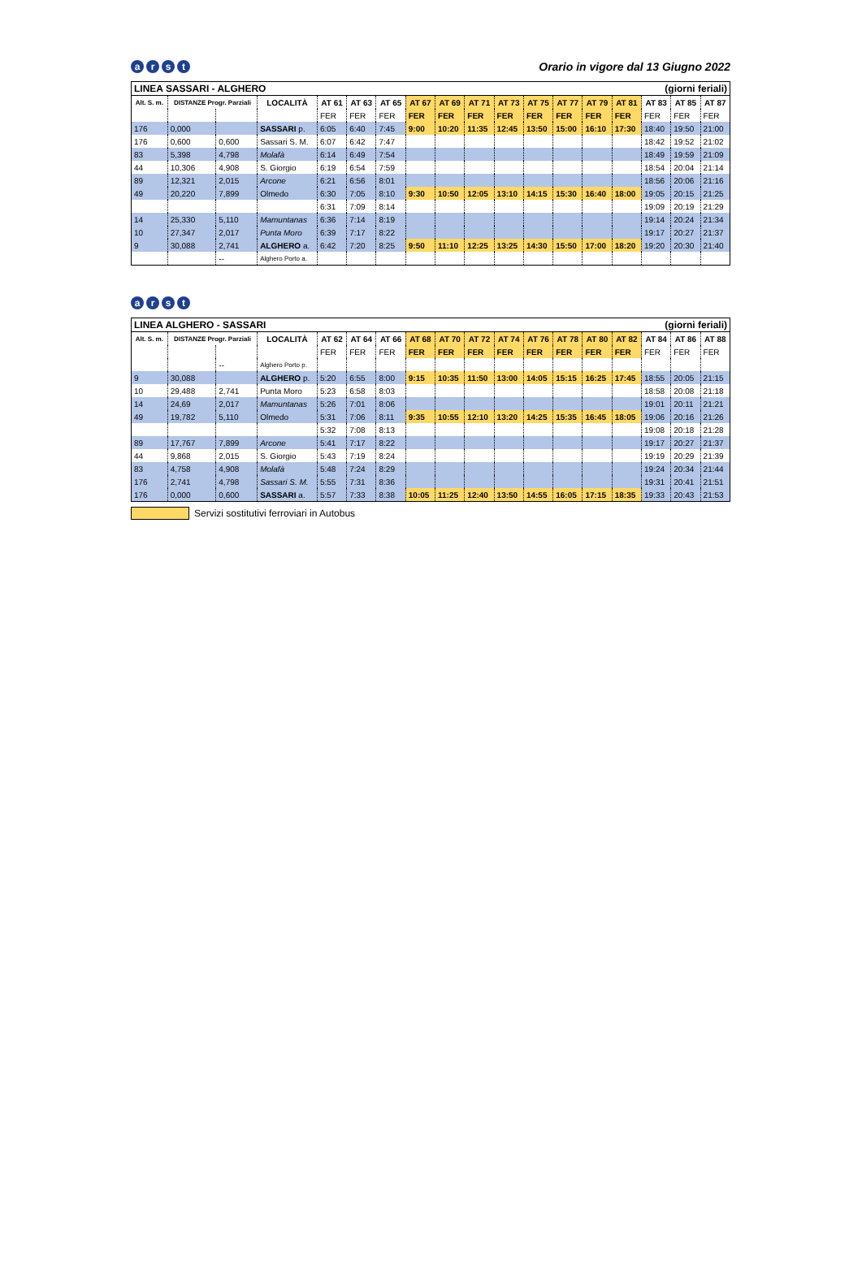arst
Orario in vigore dal 13 Giugno 2022
| LINEA SASSARI - ALGHERO | | | | | | | | | | (giorni feriali) | | | | | | | |
| Alt. S. m. | DISTANZE Progr. Parziali | | LOCALITÀ | AT 61 | AT 63 | AT 65 | AT 67 | AT 69 | AT 71 | AT 73 | AT 75 | AT 77 | AT 79 | AT 81 | AT 83 | AT 85 | AT 87 |
| | | | | FER | FER | FER | FER | FER | FER | FER | FER | FER | FER | FER | FER | FER | FER |
| 176 | 0,000 | | SASSARI p. | 6:05 | 6:40 | 7:45 | 9:00 | 10:20 | 11:35 | 12:45 | 13:50 | 15:00 | 16:10 | 17:30 | 18:40 | 19:50 | 21:00 |
| 176 | 0,600 | 0,600 | Sassari S. M. | 6:07 | 6:42 | 7:47 | | | | | | | | | 18:42 | 19:52 | 21:02 |
| 83 | 5,398 | 4,798 | Molafà | 6:14 | 6:49 | 7:54 | | | | | | | | | 18:49 | 19:59 | 21:09 |
| 44 | 10,306 | 4,908 | S. Giorgio | 6:19 | 6:54 | 7:59 | | | | | | | | | 18:54 | 20:04 | 21:14 |
| 89 | 12,321 | 2,015 | Arcone | 6:21 | 6:56 | 8:01 | | | | | | | | | 18:56 | 20:06 | 21:16 |
| 49 | 20,220 | 7,899 | Olmedo | 6:30 | 7:05 | 8:10 | 9:30 | 10:50 | 12:05 | 13:10 | 14:15 | 15:30 | 16:40 | 18:00 | 19:05 | 20:15 | 21:25 |
| | | | | 6:31 | 7:09 | 8:14 | | | | | | | | | 19:09 | 20:19 | 21:29 |
| 14 | 25,330 | 5,110 | Mamuntanas | 6:36 | 7:14 | 8:19 | | | | | | | | | 19:14 | 20:24 | 21:34 |
| 10 | 27,347 | 2,017 | Punta Moro | 6:39 | 7:17 | 8:22 | | | | | | | | | 19:17 | 20:27 | 21:37 |
| 9 | 30,088 | 2,741 | ALGHERO a. | 6:42 | 7:20 | 8:25 | 9:50 | 11:10 | 12:25 | 13:25 | 14:30 | 15:50 | 17:00 | 18:20 | 19:20 | 20:30 | 21:40 |
| | | -- | Alghero Porto a. | | | | | | | | | | | | | | |
arst
| LINEA ALGHERO - SASSARI | | | | | | | | | | (giorni feriali) | | | | | | | |
| Alt. S. m. | DISTANZE Progr. Parziali | | LOCALITÀ | AT 62 | AT 64 | AT 66 | AT 68 | AT 70 | AT 72 | AT 74 | AT 76 | AT 78 | AT 80 | AT 82 | AT 84 | AT 86 | AT 88 |
| | | | | FER | FER | FER | FER | FER | FER | FER | FER | FER | FER | FER | FER | FER | FER |
| | | -- | Alghero Porto p. | | | | | | | | | | | | | | |
| 9 | 30,088 | | ALGHERO p. | 5:20 | 6:55 | 8:00 | 9:15 | 10:35 | 11:50 | 13:00 | 14:05 | 15:15 | 16:25 | 17:45 | 18:55 | 20:05 | 21:15 |
| 10 | 29,488 | 2,741 | Punta Moro | 5:23 | 6:58 | 8:03 | | | | | | | | | 18:58 | 20:08 | 21:18 |
| 14 | 24,69 | 2,017 | Mamuntanas | 5:26 | 7:01 | 8:06 | | | | | | | | | 19:01 | 20:11 | 21:21 |
| 49 | 19,782 | 5,110 | Olmedo | 5:31 | 7:06 | 8:11 | 9:35 | 10:55 | 12:10 | 13:20 | 14:25 | 15:35 | 16:45 | 18:05 | 19:06 | 20:16 | 21:26 |
| | | | | 5:32 | 7:08 | 8:13 | | | | | | | | | 19:08 | 20:18 | 21:28 |
| 89 | 17,767 | 7,899 | Arcone | 5:41 | 7:17 | 8:22 | | | | | | | | | 19:17 | 20:27 | 21:37 |
| 44 | 9,868 | 2,015 | S. Giorgio | 5:43 | 7:19 | 8:24 | | | | | | | | | 19:19 | 20:29 | 21:39 |
| 83 | 4,758 | 4,908 | Molafà | 5:48 | 7:24 | 8:29 | | | | | | | | | 19:24 | 20:34 | 21:44 |
| 176 | 2,741 | 4,798 | Sassari S. M. | 5:55 | 7:31 | 8:36 | | | | | | | | | 19:31 | 20:41 | 21:51 |
| 176 | 0,000 | 0,600 | SASSARI a. | 5:57 | 7:33 | 8:38 | 10:05 | 11:25 | 12:40 | 13:50 | 14:55 | 16:05 | 17:15 | 18:35 | 19:33 | 20:43 | 21:53 |
Servizi sostitutivi ferroviari in Autobus